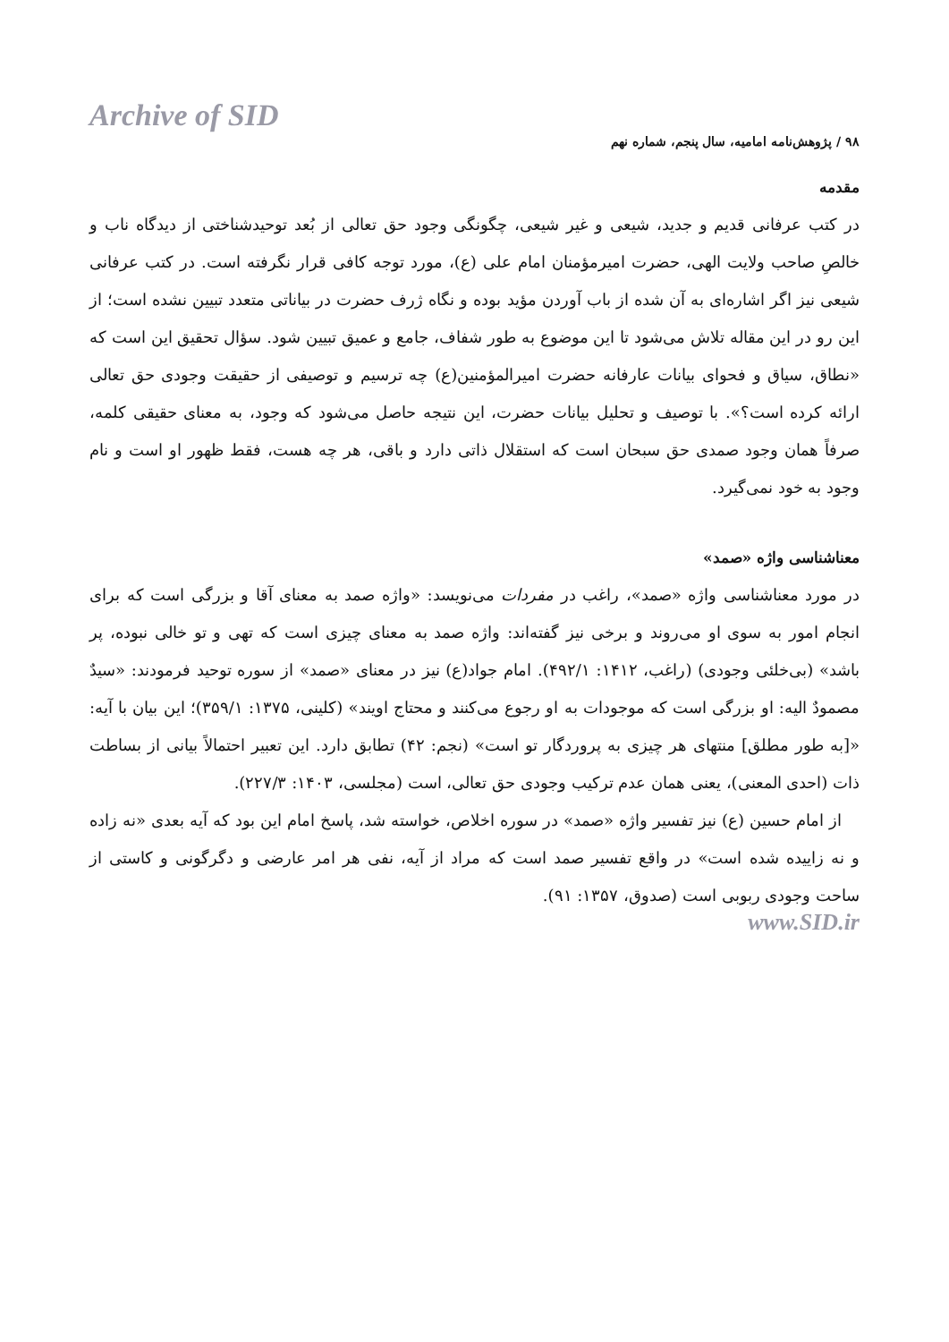Archive of SID
۹۸ / پژوهش‌نامه امامیه، سال پنجم، شماره نهم
مقدمه
در کتب عرفانی قدیم و جدید، شیعی و غیر شیعی، چگونگی وجود حق تعالی از بُعد توحیدشناختی از دیدگاه ناب و خالصِ صاحب ولایت الهی، حضرت امیرمؤمنان امام علی (ع)، مورد توجه کافی قرار نگرفته است. در کتب عرفانی شیعی نیز اگر اشاره‌ای به آن شده از باب آوردن مؤید بوده و نگاه ژرف حضرت در بیاناتی متعدد تبیین نشده است؛ از این رو در این مقاله تلاش می‌شود تا این موضوع به طور شفاف، جامع و عمیق تبیین شود. سؤال تحقیق این است که «نطاق، سیاق و فحوای بیانات عارفانه حضرت امیرالمؤمنین(ع) چه ترسیم و توصیفی از حقیقت وجودی حق تعالی ارائه کرده است؟». با توصیف و تحلیل بیانات حضرت، این نتیجه حاصل می‌شود که وجود، به معنای حقیقی کلمه، صرفاً همان وجود صمدی حق سبحان است که استقلال ذاتی دارد و باقی، هر چه هست، فقط ظهور او است و نام وجود به خود نمی‌گیرد.
معناشناسی واژه «صمد»
در مورد معناشناسی واژه «صمد»، راغب در مفردات می‌نویسد: «واژه صمد به معنای آقا و بزرگی است که برای انجام امور به سوی او می‌روند و برخی نیز گفته‌اند: واژه صمد به معنای چیزی است که تهی و تو خالی نبوده، پر باشد» (بی‌خلئی وجودی) (راغب، ۱۴۱۲: ۴۹۲/۱). امام جواد(ع) نیز در معنای «صمد» از سوره توحید فرمودند: «سیدٌ مصمودٌ الیه: او بزرگی است که موجودات به او رجوع می‌کنند و محتاج اویند» (کلینی، ۱۳۷۵: ۳۵۹/۱)؛ این بیان با آیه: «[به طور مطلق] منتهای هر چیزی به پروردگار تو است» (نجم: ۴۲) تطابق دارد. این تعبیر احتمالاً بیانی از بساطت ذات (احدی المعنی)، یعنی همان عدم ترکیب وجودی حق تعالی، است (مجلسی، ۱۴۰۳: ۲۲۷/۳).
از امام حسین (ع) نیز تفسیر واژه «صمد» در سوره اخلاص، خواسته شد، پاسخ امام این بود که آیه بعدی «نه زاده و نه زاییده شده است» در واقع تفسیر صمد است که مراد از آیه، نفی هر امر عارضی و دگرگونی و کاستی از ساحت وجودی ربوبی است (صدوق، ۱۳۵۷: ۹۱).
www.SID.ir